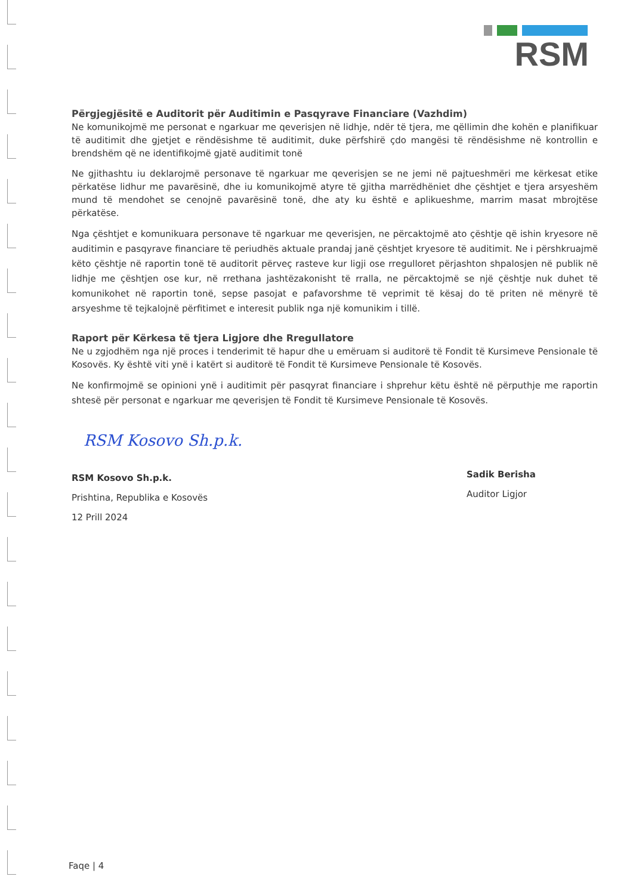RSM
Përgjegjësitë e Auditorit për Auditimin e Pasqyrave Financiare (Vazhdim)
Ne komunikojmë me personat e ngarkuar me qeverisjen në lidhje, ndër të tjera, me qëllimin dhe kohën e planifikuar të auditimit dhe gjetjet e rëndësishme të auditimit, duke përfshirë çdo mangësi të rëndësishme në kontrollin e brendshëm që ne identifikojmë gjatë auditimit tonë
Ne gjithashtu iu deklarojmë personave të ngarkuar me qeverisjen se ne jemi në pajtueshmëri me kërkesat etike përkatëse lidhur me pavarësinë, dhe iu komunikojmë atyre të gjitha marrëdhëniet dhe çështjet e tjera arsyeshëm mund të mendohet se cenojnë pavarësinë tonë, dhe aty ku është e aplikueshme, marrim masat mbrojtëse përkatëse.
Nga çështjet e komunikuara personave të ngarkuar me qeverisjen, ne përcaktojmë ato çështje që ishin kryesore në auditimin e pasqyrave financiare të periudhës aktuale prandaj janë çështjet kryesore të auditimit. Ne i përshkruajmë këto çështje në raportin tonë të auditorit përveç rasteve kur ligji ose rregulloret përjashton shpalosjen në publik në lidhje me çështjen ose kur, në rrethana jashtëzakonisht të rralla, ne përcaktojmë se një çështje nuk duhet të komunikohet në raportin tonë, sepse pasojat e pafavorshme të veprimit të kësaj do të priten në mënyrë të arsyeshme të tejkalojnë përfitimet e interesit publik nga një komunikim i tillë.
Raport për Kërkesa të tjera Ligjore dhe Rregullatore
Ne u zgjodhëm nga një proces i tenderimit të hapur dhe u emëruam si auditorë të Fondit të Kursimeve Pensionale të Kosovës. Ky është viti ynë i katërt si auditorë të Fondit të Kursimeve Pensionale të Kosovës.
Ne konfirmojmë se opinioni ynë i auditimit për pasqyrat financiare i shprehur këtu është në përputhje me raportin shtesë për personat e ngarkuar me qeverisjen të Fondit të Kursimeve Pensionale të Kosovës.
RSM Kosovo Sh.p.k.
RSM Kosovo Sh.p.k.
Prishtina, Republika e Kosovës
12 Prill 2024
Sadik Berisha
Auditor Ligjor
Faqe | 4